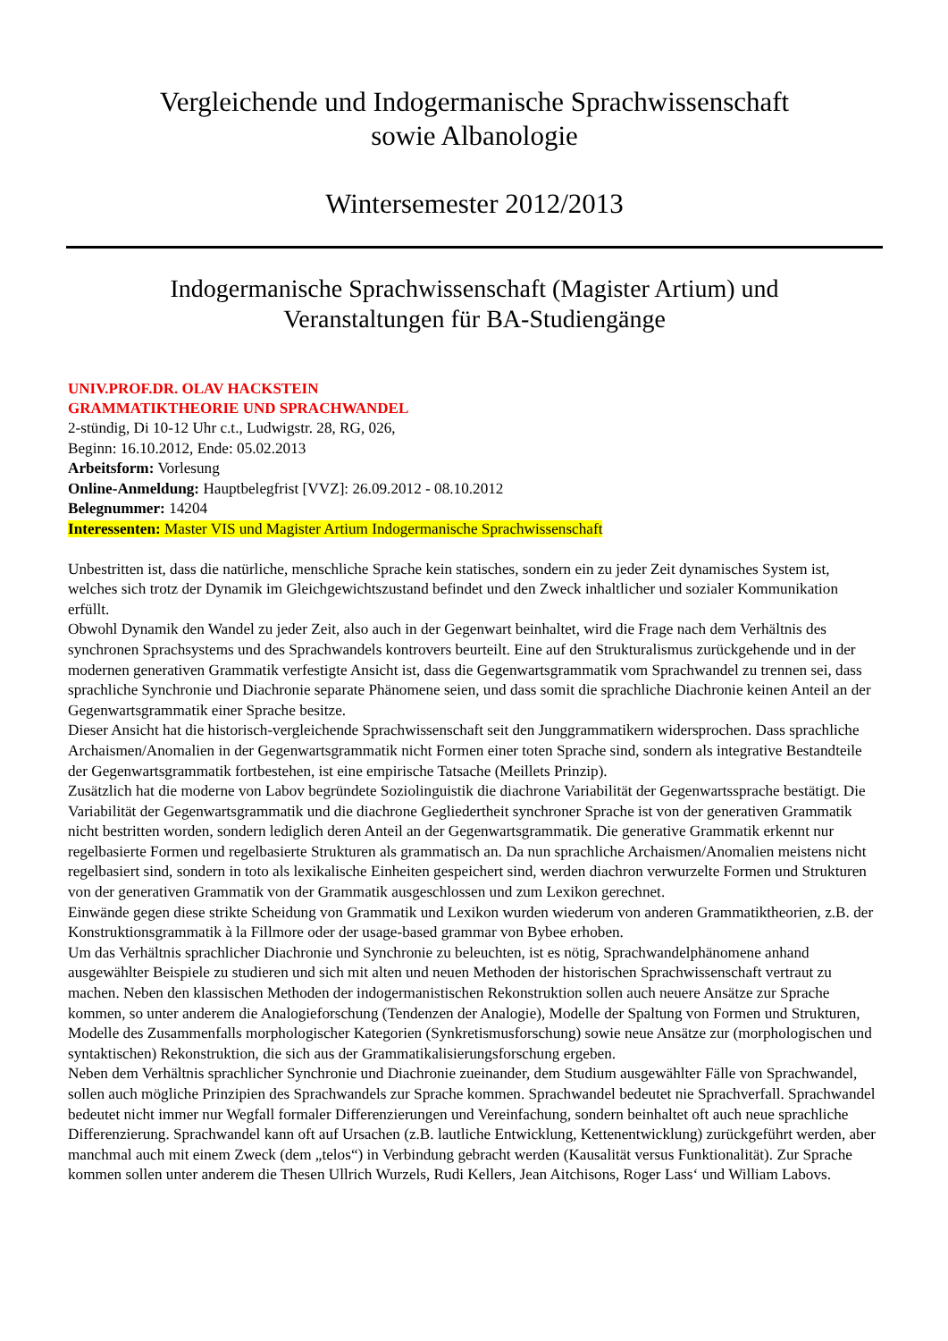Vergleichende und Indogermanische Sprachwissenschaft
sowie Albanologie
Wintersemester 2012/2013
Indogermanische Sprachwissenschaft (Magister Artium) und
Veranstaltungen für BA-Studiengänge
UNIV.PROF.DR. OLAV HACKSTEIN
GRAMMATIKTHEORIE UND SPRACHWANDEL
2-stündig, Di 10-12 Uhr c.t., Ludwigstr. 28, RG, 026,
Beginn: 16.10.2012, Ende: 05.02.2013
Arbeitsform: Vorlesung
Online-Anmeldung: Hauptbelegfrist [VVZ]: 26.09.2012 - 08.10.2012
Belegnummer: 14204
Interessenten: Master VIS und Magister Artium Indogermanische Sprachwissenschaft
Unbestritten ist, dass die natürliche, menschliche Sprache kein statisches, sondern ein zu jeder Zeit dynamisches System ist, welches sich trotz der Dynamik im Gleichgewichtszustand befindet und den Zweck inhaltlicher und sozialer Kommunikation erfüllt.
Obwohl Dynamik den Wandel zu jeder Zeit, also auch in der Gegenwart beinhaltet, wird die Frage nach dem Verhältnis des synchronen Sprachsystems und des Sprachwandels kontrovers beurteilt. Eine auf den Strukturalismus zurückgehende und in der modernen generativen Grammatik verfestigte Ansicht ist, dass die Gegenwartsgrammatik vom Sprachwandel zu trennen sei, dass sprachliche Synchronie und Diachronie separate Phänomene seien, und dass somit die sprachliche Diachronie keinen Anteil an der Gegenwartsgrammatik einer Sprache besitze.
Dieser Ansicht hat die historisch-vergleichende Sprachwissenschaft seit den Junggrammatikern widersprochen. Dass sprachliche Archaismen/Anomalien in der Gegenwartsgrammatik nicht Formen einer toten Sprache sind, sondern als integrative Bestandteile der Gegenwartsgrammatik fortbestehen, ist eine empirische Tatsache (Meillets Prinzip).
Zusätzlich hat die moderne von Labov begründete Soziolinguistik die diachrone Variabilität der Gegenwartssprache bestätigt. Die Variabilität der Gegenwartsgrammatik und die diachrone Gegliedertheit synchroner Sprache ist von der generativen Grammatik nicht bestritten worden, sondern lediglich deren Anteil an der Gegenwartsgrammatik. Die generative Grammatik erkennt nur regelbasierte Formen und regelbasierte Strukturen als grammatisch an. Da nun sprachliche Archaismen/Anomalien meistens nicht regelbasiert sind, sondern in toto als lexikalische Einheiten gespeichert sind, werden diachron verwurzelte Formen und Strukturen von der generativen Grammatik von der Grammatik ausgeschlossen und zum Lexikon gerechnet.
Einwände gegen diese strikte Scheidung von Grammatik und Lexikon wurden wiederum von anderen Grammatiktheorien, z.B. der Konstruktionsgrammatik à la Fillmore oder der usage-based grammar von Bybee erhoben.
Um das Verhältnis sprachlicher Diachronie und Synchronie zu beleuchten, ist es nötig, Sprachwandelphänomene anhand ausgewählter Beispiele zu studieren und sich mit alten und neuen Methoden der historischen Sprachwissenschaft vertraut zu machen. Neben den klassischen Methoden der indogermanistischen Rekonstruktion sollen auch neuere Ansätze zur Sprache kommen, so unter anderem die Analogieforschung (Tendenzen der Analogie), Modelle der Spaltung von Formen und Strukturen, Modelle des Zusammenfalls morphologischer Kategorien (Synkretismusforschung) sowie neue Ansätze zur (morphologischen und syntaktischen) Rekonstruktion, die sich aus der Grammatikalisierungsforschung ergeben.
Neben dem Verhältnis sprachlicher Synchronie und Diachronie zueinander, dem Studium ausgewählter Fälle von Sprachwandel, sollen auch mögliche Prinzipien des Sprachwandels zur Sprache kommen. Sprachwandel bedeutet nie Sprachverfall. Sprachwandel bedeutet nicht immer nur Wegfall formaler Differenzierungen und Vereinfachung, sondern beinhaltet oft auch neue sprachliche Differenzierung. Sprachwandel kann oft auf Ursachen (z.B. lautliche Entwicklung, Kettenentwicklung) zurückgeführt werden, aber manchmal auch mit einem Zweck (dem „telos“) in Verbindung gebracht werden (Kausalität versus Funktionalität). Zur Sprache kommen sollen unter anderem die Thesen Ullrich Wurzels, Rudi Kellers, Jean Aitchisons, Roger Lass‘ und William Labovs.